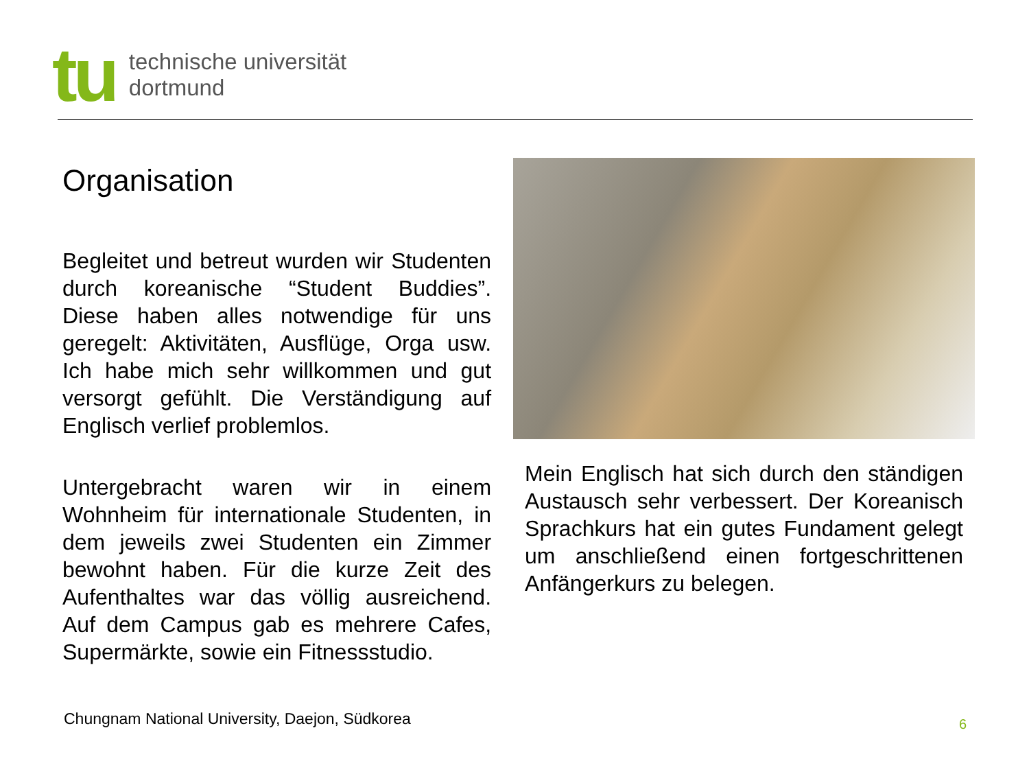tu
technische universität
dortmund
Organisation
Begleitet und betreut wurden wir Studenten durch koreanische “Student Buddies”. Diese haben alles notwendige für uns geregelt: Aktivitäten, Ausflüge, Orga usw. Ich habe mich sehr willkommen und gut versorgt gefühlt. Die Verständigung auf Englisch verlief problemlos.
Untergebracht waren wir in einem Wohnheim für internationale Studenten, in dem jeweils zwei Studenten ein Zimmer bewohnt haben. Für die kurze Zeit des Aufenthaltes war das völlig ausreichend. Auf dem Campus gab es mehrere Cafes, Supermärkte, sowie ein Fitnessstudio.
Mein Englisch hat sich durch den ständigen Austausch sehr verbessert. Der Koreanisch Sprachkurs hat ein gutes Fundament gelegt um anschließend einen fortgeschrittenen Anfängerkurs zu belegen.
Chungnam National University, Daejon, Südkorea
6